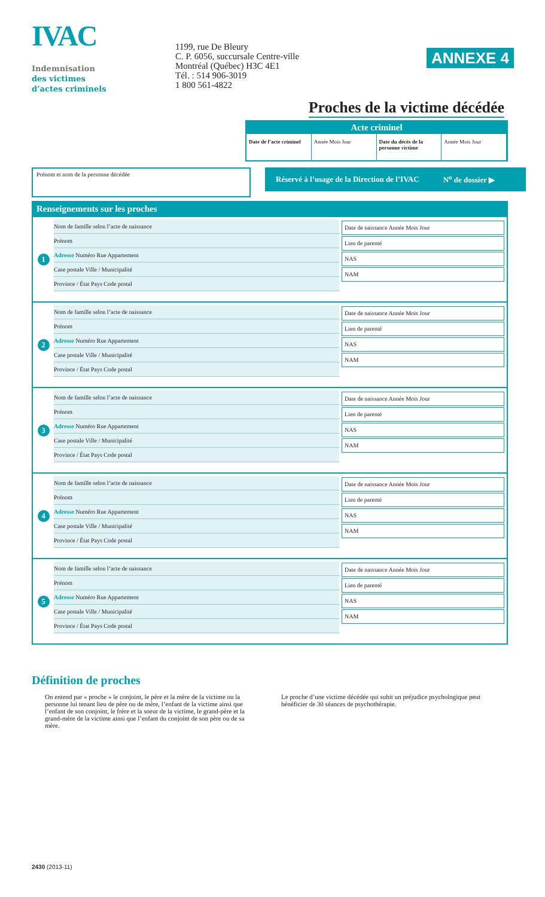IVAC
Indemnisation
des victimes
d’actes criminels
1199, rue De Bleury
C. P. 6056, succursale Centre-ville
Montréal (Québec) H3C 4E1
Tél. : 514 906-3019
1 800 561-4822
ANNEXE 4
Proches de la victime décédée
Acte criminel
Date de l’acte criminel Année Mois Jour Date du décès de la personne victime
Année Mois Jour
Prénom et nom de la personne décédée
Réservé à l’usage de la Direction de l’IVAC N<sup>o</sup> de dossier ▶
Renseignements sur les proches
1
Nom de famille selon l’acte de naissance
Prénom
Adresse Numéro Rue Appartement
Case postale Ville / Municipalité
Province / État Pays Code postal
Date de naissance Année Mois Jour
Lien de parenté
NAS
NAM
2
Nom de famille selon l’acte de naissance
Prénom
Adresse Numéro Rue Appartement
Case postale Ville / Municipalité
Province / État Pays Code postal
Date de naissance Année Mois Jour
Lien de parenté
NAS
NAM
3
Nom de famille selon l’acte de naissance
Prénom
Adresse Numéro Rue Appartement
Case postale Ville / Municipalité
Province / État Pays Code postal
Date de naissance Année Mois Jour
Lien de parenté
NAS
NAM
4
Nom de famille selon l’acte de naissance
Prénom
Adresse Numéro Rue Appartement
Case postale Ville / Municipalité
Province / État Pays Code postal
Date de naissance Année Mois Jour
Lien de parenté
NAS
NAM
5
Nom de famille selon l’acte de naissance
Prénom
Adresse Numéro Rue Appartement
Case postale Ville / Municipalité
Province / État Pays Code postal
Date de naissance Année Mois Jour
Lien de parenté
NAS
NAM
Définition de proches
On entend par « proche » le conjoint, le père et la mère de la victime ou la personne lui tenant lieu de père ou de mère, l’enfant de la victime ainsi que l’enfant de son conjoint, le frère et la soeur de la victime, le grand-père et la grand-mère de la victime ainsi que l’enfant du conjoint de son père ou de sa mère.
Le proche d’une victime décédée qui subit un préjudice psychologique peut bénéficier de 30 séances de psychothérapie.
2430 (2013-11)